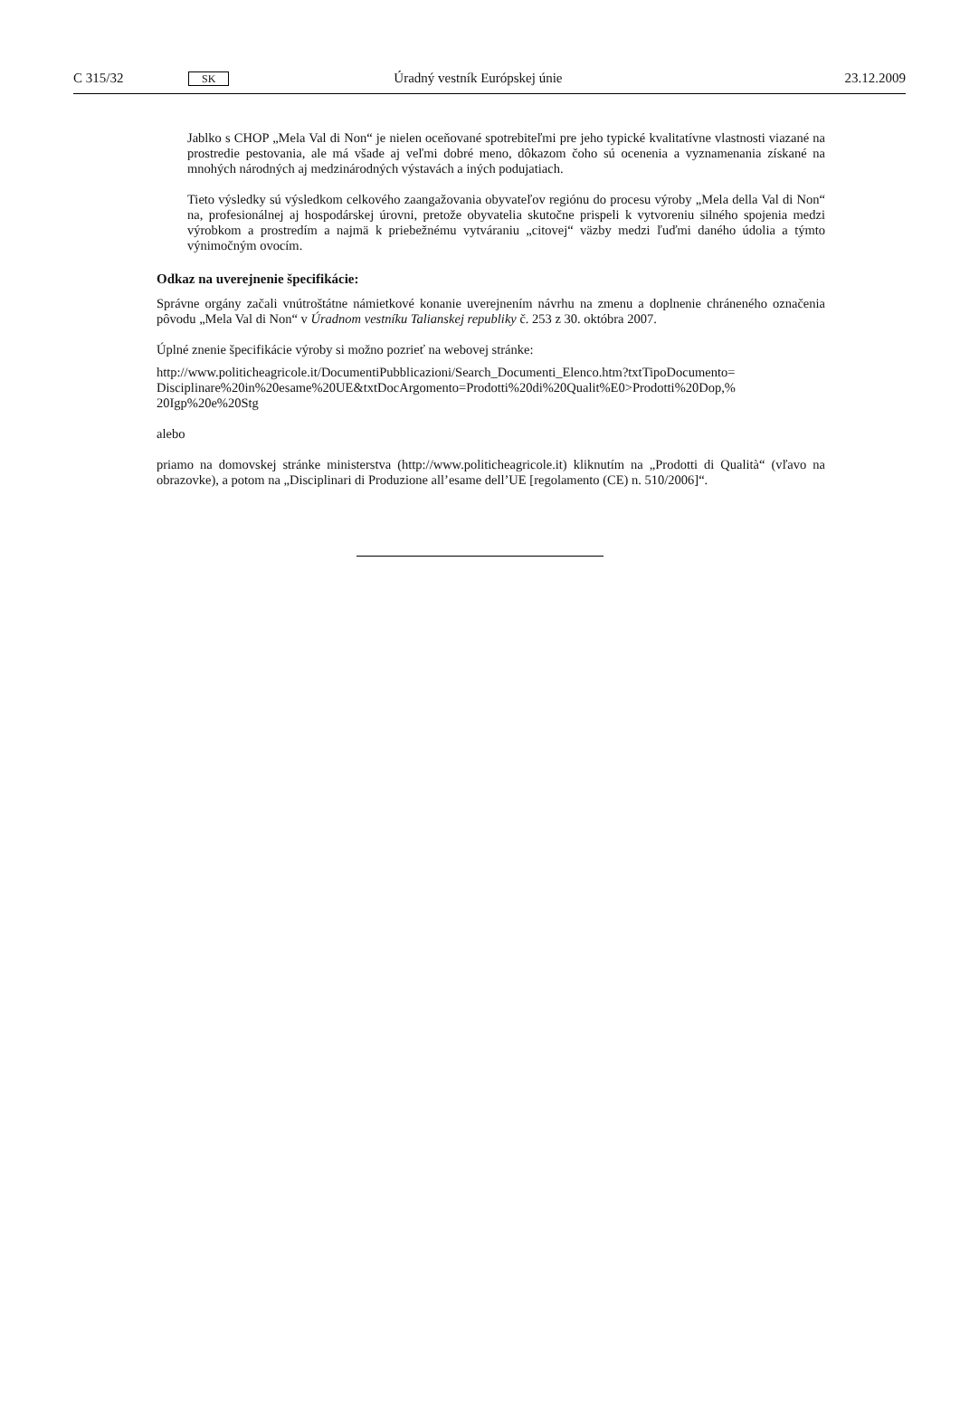C 315/32 SK Úradný vestník Európskej únie 23.12.2009
Jablko s CHOP „Mela Val di Non“ je nielen oceňované spotrebiteľmi pre jeho typické kvalitatívne vlastnosti viazané na prostredie pestovania, ale má všade aj veľmi dobré meno, dôkazom čoho sú ocenenia a vyznamenania získané na mnohých národných aj medzinárodných výstavách a iných podujatiach.
Tieto výsledky sú výsledkom celkového zaangažovania obyvateľov regiónu do procesu výroby „Mela della Val di Non“ na, profesionálnej aj hospodárskej úrovni, pretože obyvatelia skutočne prispeli k vytvoreniu silného spojenia medzi výrobkom a prostredím a najmä k priebežnému vytváraniu „citovej“ väzby medzi ľuďmi daného údolia a týmto výnimočným ovocím.
Odkaz na uverejnenie špecifikácie:
Správne orgány začali vnútroštátne námietkové konanie uverejnením návrhu na zmenu a doplnenie chrá­neného označenia pôvodu „Mela Val di Non“ v Úradnom vestníku Talianskej republiky č. 253 z 30. októbra 2007.
Úplné znenie špecifikácie výroby si možno pozrieť na webovej stránke:
http://www.politicheagricole.it/DocumentiPubblicazioni/Search_Documenti_Elenco.htm?txtTipoDocumento= Disciplinare%20in%20esame%20UE&txtDocArgomento=Prodotti%20di%20Qualit%E0>Prodotti%20Dop,% 20Igp%20e%20Stg
alebo
priamo na domovskej stránke ministerstva (http://www.politicheagricole.it) kliknutím na „Prodotti di Qualità“ (vľavo na obrazovke), a potom na „Disciplinari di Produzione all’esame dell’UE [regolamento (CE) n. 510/2006]“.